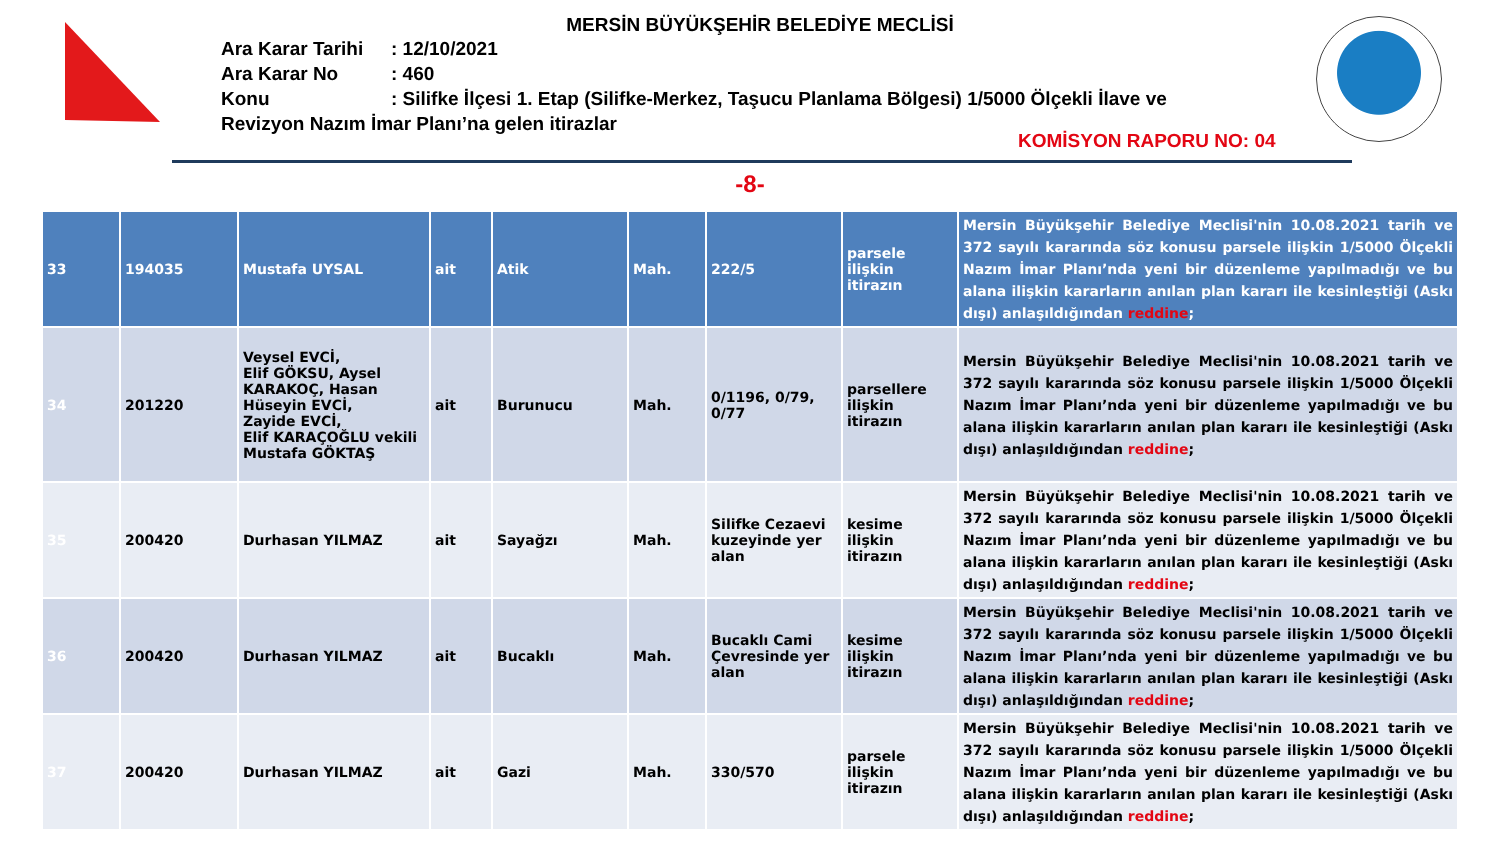MERSİN BÜYÜKŞEHİR BELEDİYE MECLİSİ
Ara Karar Tarihi: 12/10/2021
Ara Karar No: 460
Konu: Silifke İlçesi 1. Etap (Silifke-Merkez, Taşucu Planlama Bölgesi) 1/5000 Ölçekli İlave ve Revizyon Nazım İmar Planı’na gelen itirazlar
KOMİSYON RAPORU NO: 04
-8-
| 33 | 194035 | Mustafa UYSAL | ait | Atik | Mah. | 222/5 | parsele ilişkin itirazın | Mersin Büyükşehir Belediye Meclisi'nin 10.08.2021 tarih ve 372 sayılı kararında söz konusu parsele ilişkin 1/5000 Ölçekli Nazım İmar Planı’nda yeni bir düzenleme yapılmadığı ve bu alana ilişkin kararların anılan plan kararı ile kesinleştiği (Askı dışı) anlaşıldığından reddine ; |
| 34 | 201220 | Veysel EVCİ, Elif GÖKSU, Aysel KARAKOÇ, Hasan Hüseyin EVCİ, Zayide EVCİ, Elif KARAÇOĞLU vekili Mustafa GÖKTAŞ | ait | Burunucu | Mah. | 0/1196, 0/79, 0/77 | parsellere ilişkin itirazın | Mersin Büyükşehir Belediye Meclisi'nin 10.08.2021 tarih ve 372 sayılı kararında söz konusu parsele ilişkin 1/5000 Ölçekli Nazım İmar Planı’nda yeni bir düzenleme yapılmadığı ve bu alana ilişkin kararların anılan plan kararı ile kesinleştiği (Askı dışı) anlaşıldığından reddine ; |
| 35 | 200420 | Durhasan YILMAZ | ait | Sayağzı | Mah. | Silifke Cezaevi kuzeyinde yer alan | kesime ilişkin itirazın | Mersin Büyükşehir Belediye Meclisi'nin 10.08.2021 tarih ve 372 sayılı kararında söz konusu parsele ilişkin 1/5000 Ölçekli Nazım İmar Planı’nda yeni bir düzenleme yapılmadığı ve bu alana ilişkin kararların anılan plan kararı ile kesinleştiği (Askı dışı) anlaşıldığından reddine ; |
| 36 | 200420 | Durhasan YILMAZ | ait | Bucaklı | Mah. | Bucaklı Cami Çevresinde yer alan | kesime ilişkin itirazın | Mersin Büyükşehir Belediye Meclisi'nin 10.08.2021 tarih ve 372 sayılı kararında söz konusu parsele ilişkin 1/5000 Ölçekli Nazım İmar Planı’nda yeni bir düzenleme yapılmadığı ve bu alana ilişkin kararların anılan plan kararı ile kesinleştiği (Askı dışı) anlaşıldığından reddine ; |
| 37 | 200420 | Durhasan YILMAZ | ait | Gazi | Mah. | 330/570 | parsele ilişkin itirazın | Mersin Büyükşehir Belediye Meclisi'nin 10.08.2021 tarih ve 372 sayılı kararında söz konusu parsele ilişkin 1/5000 Ölçekli Nazım İmar Planı’nda yeni bir düzenleme yapılmadığı ve bu alana ilişkin kararların anılan plan kararı ile kesinleştiği (Askı dışı) anlaşıldığından reddine ; |